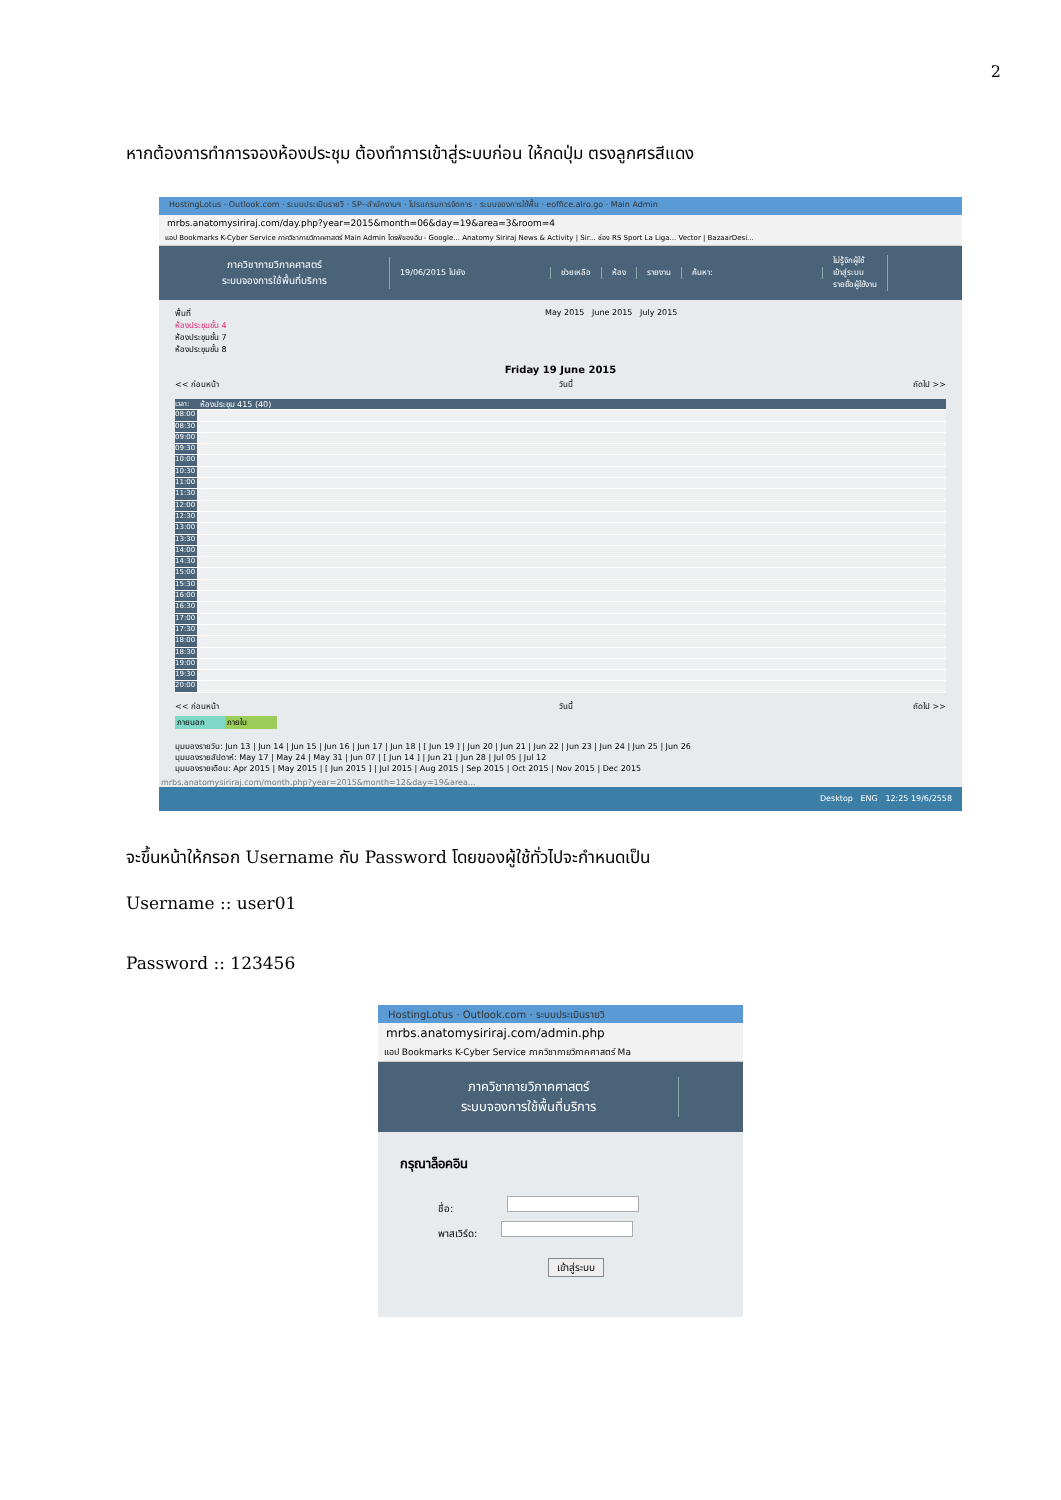2
หากต้องการทำการจองห้องประชุม ต้องทำการเข้าสู่ระบบก่อน ให้กดปุ่ม ตรงลูกศรสีแดง
HostingLotus · Outlook.com · ระบบประเมินรายวิ · SP--สำนักงานฯ · โปรแกรมการจัดการ · ระบบจองการใช้พื้น · eoffice.alro.go · Main Admin
mrbs.anatomysiriraj.com/day.php?year=2015&month=06&day=19&area=3&room=4
แอป Bookmarks K-Cyber Service ภาควิชากายวิภาคศาสตร์ Main Admin ไดรฟ์ของฉัน - Google... Anatomy Siriraj News & Activity | Sir... ช่อง RS Sport La Liga... Vector | BazaarDesi...
ภาควิชากายวิภาคศาสตร์
ระบบจองการใช้พื้นที่บริการ
19/06/2015 ไปยัง ช่วยเหลือ ห้อง รายงาน ค้นหา:
ไม่รู้จักผู้ใช้
เข้าสู่ระบบ
รายชื่อผู้ใช้งาน
พื้นที่
ห้องประชุมชั้น 4
ห้องประชุมชั้น 7
ห้องประชุมชั้น 8
May 2015 June 2015 July 2015
Friday 19 June 2015
<< ก่อนหน้า วันนี้ ถัดไป >>
เวลา: ห้องประชุม 415 (40)
08:00
08:30
09:00
09:30
10:00
10:30
11:00
11:30
12:00
12:30
13:00
13:30
14:00
14:30
15:00
15:30
16:00
16:30
17:00
17:30
18:00
18:30
19:00
19:30
20:00
<< ก่อนหน้า วันนี้ ถัดไป >>
ภายนอก ภายใน
มุมมองรายวัน: Jun 13 | Jun 14 | Jun 15 | Jun 16 | Jun 17 | Jun 18 | [ Jun 19 ] | Jun 20 | Jun 21 | Jun 22 | Jun 23 | Jun 24 | Jun 25 | Jun 26
มุมมองรายสัปดาห์: May 17 | May 24 | May 31 | Jun 07 | [ Jun 14 ] | Jun 21 | Jun 28 | Jul 05 | Jul 12
มุมมองรายเดือน: Apr 2015 | May 2015 | [ Jun 2015 ] | Jul 2015 | Aug 2015 | Sep 2015 | Oct 2015 | Nov 2015 | Dec 2015
mrbs.anatomysiriraj.com/month.php?year=2015&month=12&day=19&area...
Desktop ENG 12:25 19/6/2558
จะขึ้นหน้าให้กรอก Username กับ Password โดยของผู้ใช้ทั่วไปจะกำหนดเป็น
Username :: user01
Password :: 123456
HostingLotus · Outlook.com · ระบบประเมินรายวิ
mrbs.anatomysiriraj.com/admin.php
แอป Bookmarks K-Cyber Service ภาควิชากายวิภาคศาสตร์ Ma
ภาควิชากายวิภาคศาสตร์
ระบบจองการใช้พื้นที่บริการ
กรุณาล็อคอิน
ชื่อ:
พาสเวิร์ด:
เข้าสู่ระบบ